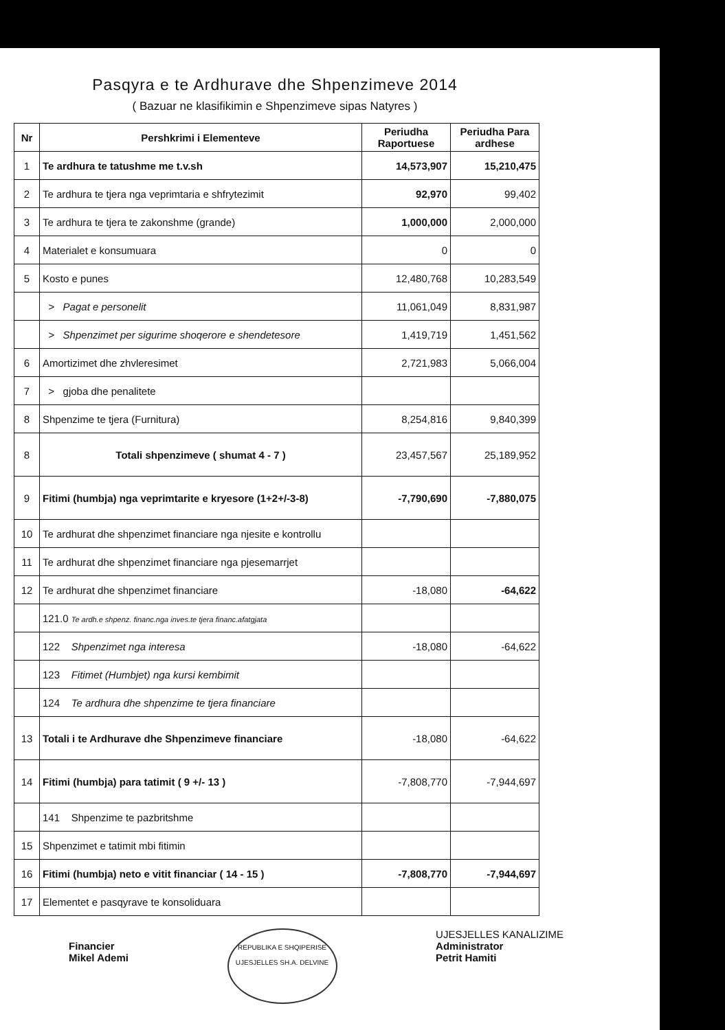Pasqyra e te Ardhurave dhe Shpenzimeve 2014
( Bazuar ne klasifikimin e Shpenzimeve sipas Natyres )
| Nr | Pershkrimi i Elementeve | Periudha Raportuese | Periudha Para ardhese |
| --- | --- | --- | --- |
| 1 | Te ardhura te tatushme me t.v.sh | 14,573,907 | 15,210,475 |
| 2 | Te ardhura te tjera nga veprimtaria e shfrytezimit | 92,970 | 99,402 |
| 3 | Te ardhura te tjera te zakonshme (grande) | 1,000,000 | 2,000,000 |
| 4 | Materialet e konsumuara | 0 | 0 |
| 5 | Kosto e punes | 12,480,768 | 10,283,549 |
| | > Pagat e personelit | 11,061,049 | 8,831,987 |
| | > Shpenzimet per sigurime shoqerore e shendetesore | 1,419,719 | 1,451,562 |
| 6 | Amortizimet dhe zhvleresimet | 2,721,983 | 5,066,004 |
| 7 | > gjoba dhe penalitete | | |
| 8 | Shpenzime te tjera (Furnitura) | 8,254,816 | 9,840,399 |
| 8 | Totali shpenzimeve ( shumat 4 - 7 ) | 23,457,567 | 25,189,952 |
| 9 | Fitimi (humbja) nga veprimtarite e kryesore (1+2+/-3-8) | -7,790,690 | -7,880,075 |
| 10 | Te ardhurat dhe shpenzimet financiare nga njesite e kontrollu | | |
| 11 | Te ardhurat dhe shpenzimet financiare nga pjesemarrjet | | |
| 12 | Te ardhurat dhe shpenzimet financiare | -18,080 | -64,622 |
| | 121.0 Te ardh.e shpenz. financ.nga inves.te tjera financ.afatgjata | | |
| | 122 Shpenzimet nga interesa | -18,080 | -64,622 |
| | 123 Fitimet (Humbjet) nga kursi kembimit | | |
| | 124 Te ardhura dhe shpenzime te tjera financiare | | |
| 13 | Totali i te Ardhurave dhe Shpenzimeve financiare | -18,080 | -64,622 |
| 14 | Fitimi (humbja) para tatimit ( 9 +/- 13 ) | -7,808,770 | -7,944,697 |
| | 141 Shpenzime te pazbritshme | | |
| 15 | Shpenzimet e tatimit mbi fitimin | | |
| 16 | Fitimi (humbja) neto e vitit financiar ( 14 - 15 ) | -7,808,770 | -7,944,697 |
| 17 | Elementet e pasqyrave te konsoliduara | | |
Financier
Mikel Ademi
REPUBLIKA E SHQIPERISE
UJESJELLES SH.A. DELVINE
UJESJELLES KANALIZIME
Administrator
Petrit Hamiti